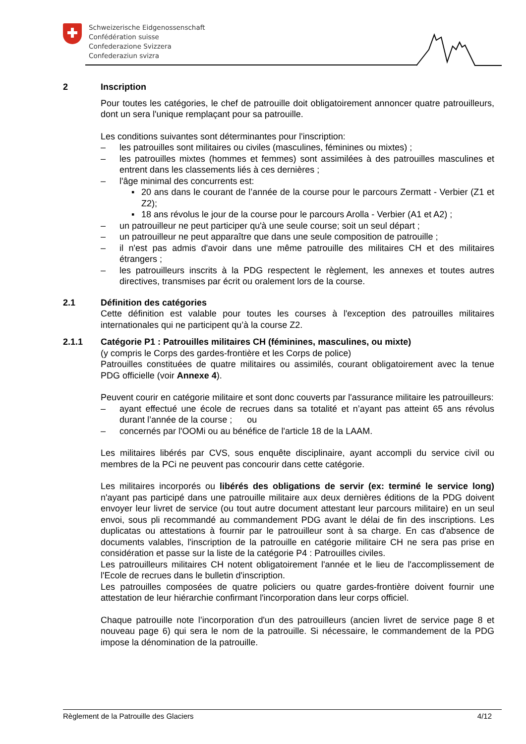Schweizerische Eidgenossenschaft
Confédération suisse
Confederazione Svizzera
Confederaziun svizra
2 Inscription
Pour toutes les catégories, le chef de patrouille doit obligatoirement annoncer quatre patrouilleurs, dont un sera l'unique remplaçant pour sa patrouille.
Les conditions suivantes sont déterminantes pour l'inscription:
– les patrouilles sont militaires ou civiles (masculines, féminines ou mixtes) ;
– les patrouilles mixtes (hommes et femmes) sont assimilées à des patrouilles masculines et entrent dans les classements liés à ces dernières ;
– l'âge minimal des concurrents est:
▪ 20 ans dans le courant de l’année de la course pour le parcours Zermatt - Verbier (Z1 et Z2);
▪ 18 ans révolus le jour de la course pour le parcours Arolla - Verbier (A1 et A2) ;
– un patrouilleur ne peut participer qu'à une seule course; soit un seul départ ;
– un patrouilleur ne peut apparaître que dans une seule composition de patrouille ;
– il n'est pas admis d'avoir dans une même patrouille des militaires CH et des militaires étrangers ;
– les patrouilleurs inscrits à la PDG respectent le règlement, les annexes et toutes autres directives, transmises par écrit ou oralement lors de la course.
2.1 Définition des catégories
Cette définition est valable pour toutes les courses à l'exception des patrouilles militaires internationales qui ne participent qu’à la course Z2.
2.1.1 Catégorie P1 : Patrouilles militaires CH (féminines, masculines, ou mixte)
(y compris le Corps des gardes-frontière et les Corps de police)
Patrouilles constituées de quatre militaires ou assimilés, courant obligatoirement avec la tenue PDG officielle (voir Annexe 4).
Peuvent courir en catégorie militaire et sont donc couverts par l'assurance militaire les patrouilleurs:
– ayant effectué une école de recrues dans sa totalité et n’ayant pas atteint 65 ans révolus durant l’année de la course ; ou
– concernés par l'OOMi ou au bénéfice de l'article 18 de la LAAM.
Les militaires libérés par CVS, sous enquête disciplinaire, ayant accompli du service civil ou membres de la PCi ne peuvent pas concourir dans cette catégorie.
Les militaires incorporés ou libérés des obligations de servir (ex: terminé le service long) n'ayant pas participé dans une patrouille militaire aux deux dernières éditions de la PDG doivent envoyer leur livret de service (ou tout autre document attestant leur parcours militaire) en un seul envoi, sous pli recommandé au commandement PDG avant le délai de fin des inscriptions. Les duplicatas ou attestations à fournir par le patrouilleur sont à sa charge. En cas d'absence de documents valables, l'inscription de la patrouille en catégorie militaire CH ne sera pas prise en considération et passe sur la liste de la catégorie P4 : Patrouilles civiles.
Les patrouilleurs militaires CH notent obligatoirement l'année et le lieu de l'accomplissement de l'Ecole de recrues dans le bulletin d'inscription.
Les patrouilles composées de quatre policiers ou quatre gardes-frontière doivent fournir une attestation de leur hiérarchie confirmant l'incorporation dans leur corps officiel.
Chaque patrouille note l’incorporation d'un des patrouilleurs (ancien livret de service page 8 et nouveau page 6) qui sera le nom de la patrouille. Si nécessaire, le commandement de la PDG impose la dénomination de la patrouille.
Règlement de la Patrouille des Glaciers 4/12